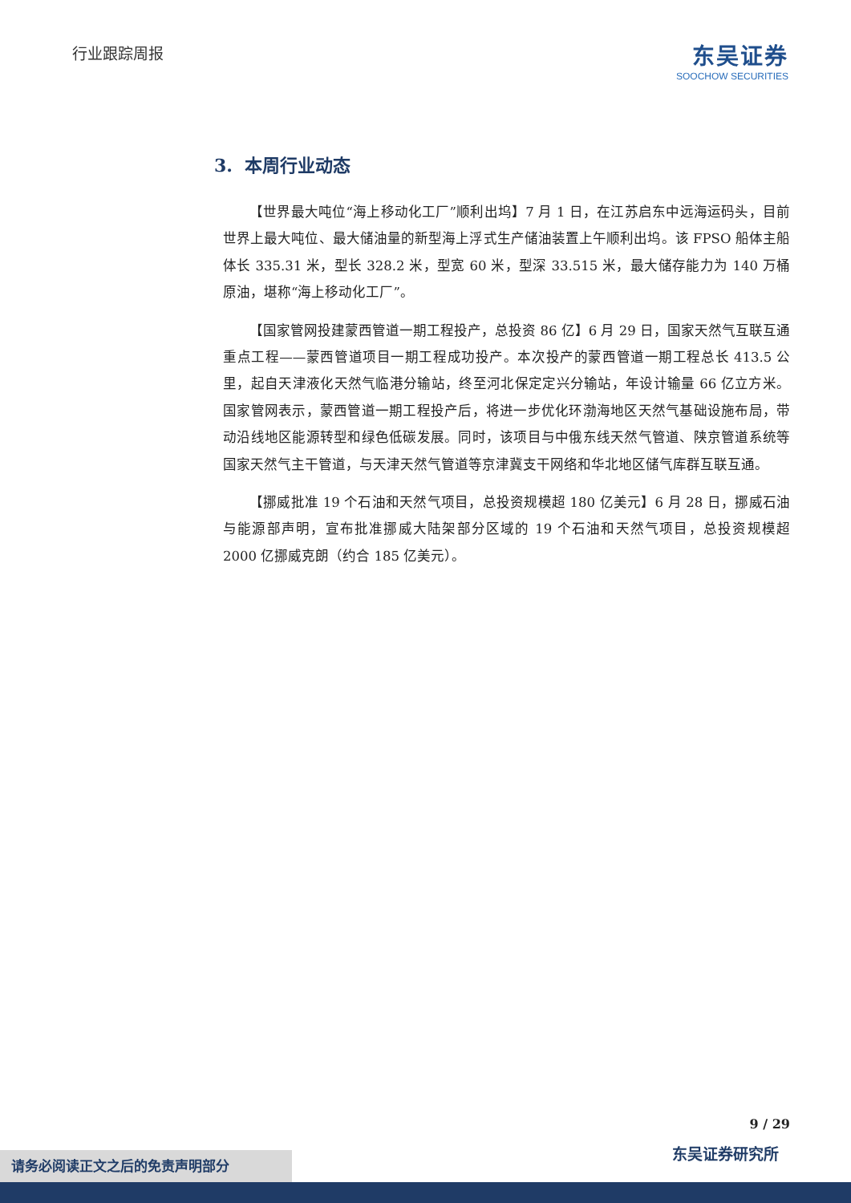行业跟踪周报
东吴证券
SOOCHOW SECURITIES
3. 本周行业动态
【世界最大吨位“海上移动化工厂”顺利出坞】7 月 1 日，在江苏启东中远海运码头，目前世界上最大吨位、最大储油量的新型海上浮式生产储油装置上午顺利出坞。该 FPSO 船体主船体长 335.31 米，型长 328.2 米，型宽 60 米，型深 33.515 米，最大储存能力为 140 万桶原油，堪称“海上移动化工厂”。
【国家管网投建蒙西管道一期工程投产，总投资 86 亿】6 月 29 日，国家天然气互联互通重点工程——蒙西管道项目一期工程成功投产。本次投产的蒙西管道一期工程总长 413.5 公里，起自天津液化天然气临港分输站，终至河北保定定兴分输站，年设计输量 66 亿立方米。国家管网表示，蒙西管道一期工程投产后，将进一步优化环渤海地区天然气基础设施布局，带动沿线地区能源转型和绿色低碳发展。同时，该项目与中俄东线天然气管道、陕京管道系统等国家天然气主干管道，与天津天然气管道等京津冀支干网络和华北地区储气库群互联互通。
【挪威批准 19 个石油和天然气项目，总投资规模超 180 亿美元】6 月 28 日，挪威石油与能源部声明，宣布批准挪威大陆架部分区域的 19 个石油和天然气项目，总投资规模超 2000 亿挪威克朗（约合 185 亿美元）。
9 / 29
东吴证券研究所 请务必阅读正文之后的免责声明部分